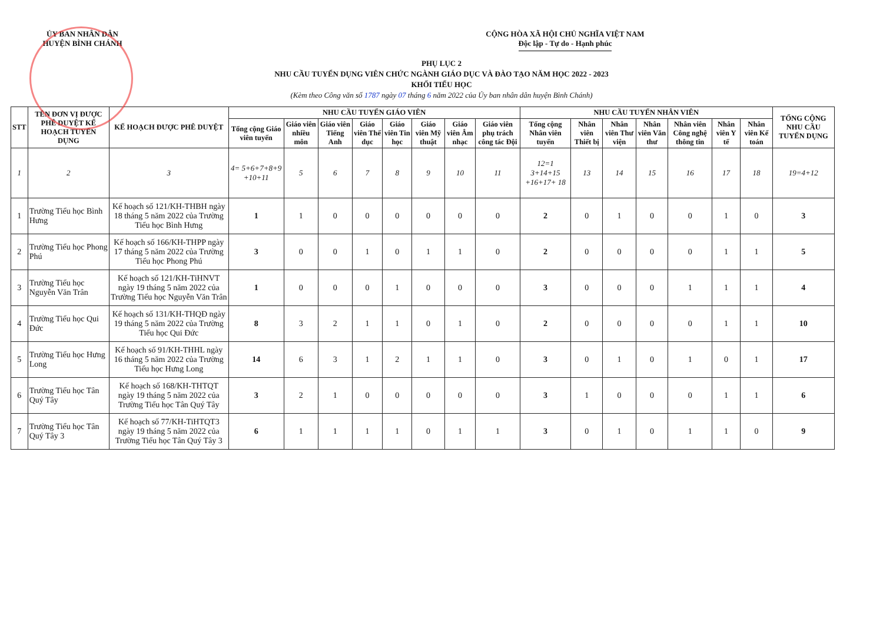ỦY BAN NHÂN DÂN
HUYỆN BÌNH CHÁNH
CỘNG HÒA XÃ HỘI CHỦ NGHĨA VIỆT NAM
Độc lập - Tự do - Hạnh phúc
PHỤ LỤC 2
NHU CẦU TUYỂN DỤNG VIÊN CHỨC NGÀNH GIÁO DỤC VÀ ĐÀO TẠO NĂM HỌC 2022 - 2023
KHỐI TIỂU HỌC
(Kèm theo Công văn số 1787 ngày 07 tháng 6 năm 2022 của Ủy ban nhân dân huyện Bình Chánh)
| STT | TÊN ĐƠN VỊ ĐƯỢC PHÊ DUYỆT KẾ HOẠCH TUYỂN DỤNG | KẾ HOẠCH ĐƯỢC PHÊ DUYỆT | NHU CẦU TUYỂN GIÁO VIÊN | | | | | | | | NHU CẦU TUYỂN NHÂN VIÊN | | | | | | | TỔNG CỘNG NHU CẦU TUYỂN DỤNG |
| --- | --- | --- | --- | --- | --- | --- | --- | --- | --- | --- | --- | --- | --- | --- | --- | --- | --- | --- |
| | | | Tổng cộng Giáo viên tuyển | Giáo viên nhiều môn | Giáo viên Tiếng Anh | Giáo viên Thể dục | Giáo viên Tin học | Giáo viên Mỹ thuật | Giáo viên Âm nhạc | Giáo viên phụ trách công tác Đội | Tổng cộng Nhân viên tuyển | Nhân viên Thiết bị | Nhân viên Thư viện | Nhân viên Văn thư | Nhân viên Công nghệ thông tin | Nhân viên Y tế | Nhân viên Kế toán | |
| 1 | 2 | 3 | 4= 5+6+7+8+9 +10+11 | 5 | 6 | 7 | 8 | 9 | 10 | 11 | 12=1 3+14+15 +16+17+ 18 | 13 | 14 | 15 | 16 | 17 | 18 | 19=4+12 |
| 1 | Trường Tiểu học Bình Hưng | Kế hoạch số 121/KH-THBH ngày 18 tháng 5 năm 2022 của Trường Tiểu học Bình Hưng | 1 | 1 | 0 | 0 | 0 | 0 | 0 | 0 | 2 | 0 | 1 | 0 | 0 | 1 | 0 | 3 |
| 2 | Trường Tiểu học Phong Phú | Kế hoạch số 166/KH-THPP ngày 17 tháng 5 năm 2022 của Trường Tiểu học Phong Phú | 3 | 0 | 0 | 1 | 0 | 1 | 1 | 0 | 2 | 0 | 0 | 0 | 0 | 1 | 1 | 5 |
| 3 | Trường Tiểu học Nguyễn Văn Trân | Kế hoạch số 121/KH-TiHNVT ngày 19 tháng 5 năm 2022 của Trường Tiểu học Nguyễn Văn Trân | 1 | 0 | 0 | 0 | 1 | 0 | 0 | 0 | 3 | 0 | 0 | 0 | 1 | 1 | 1 | 4 |
| 4 | Trường Tiểu học Qui Đức | Kế hoạch số 131/KH-THQĐ ngày 19 tháng 5 năm 2022 của Trường Tiểu học Qui Đức | 8 | 3 | 2 | 1 | 1 | 0 | 1 | 0 | 2 | 0 | 0 | 0 | 0 | 1 | 1 | 10 |
| 5 | Trường Tiểu học Hưng Long | Kế hoạch số 91/KH-THHL ngày 16 tháng 5 năm 2022 của Trường Tiểu học Hưng Long | 14 | 6 | 3 | 1 | 2 | 1 | 1 | 0 | 3 | 0 | 1 | 0 | 1 | 0 | 1 | 17 |
| 6 | Trường Tiểu học Tân Quý Tây | Kế hoạch số 168/KH-THTQT ngày 19 tháng 5 năm 2022 của Trường Tiểu học Tân Quý Tây | 3 | 2 | 1 | 0 | 0 | 0 | 0 | 0 | 3 | 1 | 0 | 0 | 0 | 1 | 1 | 6 |
| 7 | Trường Tiểu học Tân Quý Tây 3 | Kế hoạch số 77/KH-TiHTQT3 ngày 19 tháng 5 năm 2022 của Trường Tiểu học Tân Quý Tây 3 | 6 | 1 | 1 | 1 | 1 | 0 | 1 | 1 | 3 | 0 | 1 | 0 | 1 | 1 | 0 | 9 |